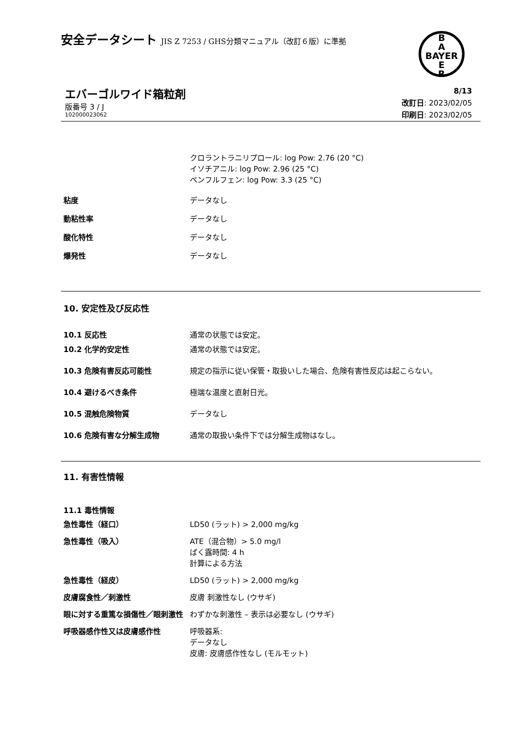安全データシート JIS Z 7253 / GHS分類マニュアル（改訂６版）に準拠
B
A
BAYER
E
R
エバーゴルワイド箱粒剤
版番号 3 / J
102000023062
8/13
改訂日: 2023/02/05
印刷日: 2023/02/05
クロラントラニリプロール: log Pow: 2.76 (20 °C)
イソチアニル: log Pow: 2.96 (25 °C)
ペンフルフェン: log Pow: 3.3 (25 °C)
粘度 データなし
動粘性率 データなし
酸化特性 データなし
爆発性 データなし
10. 安定性及び反応性
10.1 反応性 通常の状態では安定。
10.2 化学的安定性 通常の状態では安定。
10.3 危険有害反応可能性 規定の指示に従い保管・取扱いした場合、危険有害性反応は起こらない。
10.4 避けるべき条件 極端な温度と直射日光。
10.5 混触危険物質 データなし
10.6 危険有害な分解生成物 通常の取扱い条件下では分解生成物はなし。
11. 有害性情報
11.1 毒性情報
急性毒性（経口） LD50 (ラット) > 2,000 mg/kg
急性毒性（吸入） ATE（混合物）> 5.0 mg/l
ばく露時間: 4 h
計算による方法
急性毒性（経皮） LD50 (ラット) > 2,000 mg/kg
皮膚腐食性／刺激性 皮膚 刺激性なし (ウサギ)
眼に対する重篤な損傷性／眼刺激性 わずかな刺激性 – 表示は必要なし (ウサギ)
呼吸器感作性又は皮膚感作性 呼吸器系:
データなし
皮膚: 皮膚感作性なし (モルモット)